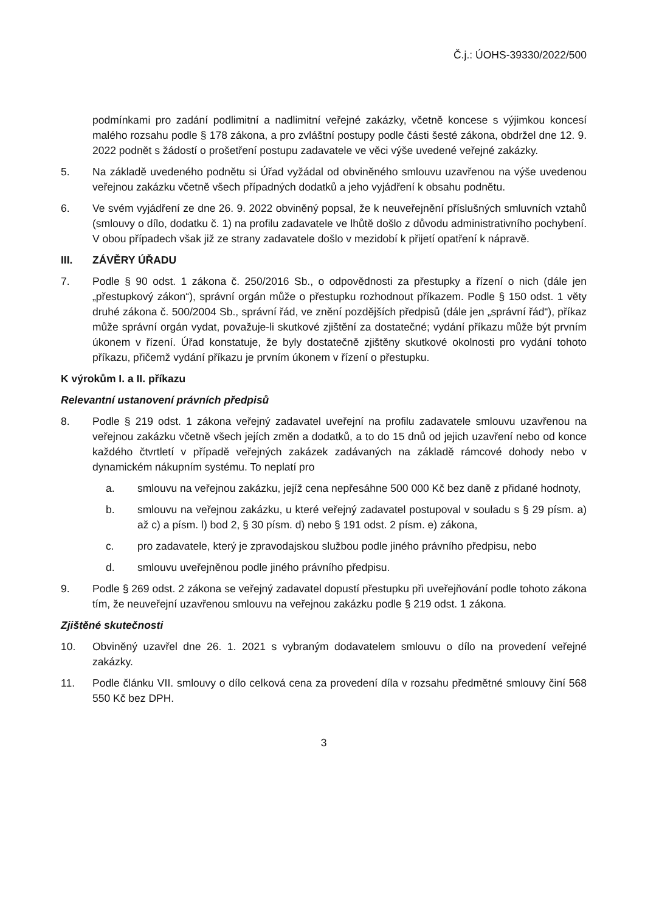Č.j.: ÚOHS-39330/2022/500
podmínkami pro zadání podlimitní a nadlimitní veřejné zakázky, včetně koncese s výjimkou koncesí malého rozsahu podle § 178 zákona, a pro zvláštní postupy podle části šesté zákona, obdržel dne 12. 9. 2022 podnět s žádostí o prošetření postupu zadavatele ve věci výše uvedené veřejné zakázky.
5. Na základě uvedeného podnětu si Úřad vyžádal od obviněného smlouvu uzavřenou na výše uvedenou veřejnou zakázku včetně všech případných dodatků a jeho vyjádření k obsahu podnětu.
6. Ve svém vyjádření ze dne 26. 9. 2022 obviněný popsal, že k neuveřejnění příslušných smluvních vztahů (smlouvy o dílo, dodatku č. 1) na profilu zadavatele ve lhůtě došlo z důvodu administrativního pochybení. V obou případech však již ze strany zadavatele došlo v mezidobí k přijetí opatření k nápravě.
III. ZÁVĚRY ÚŘADU
7. Podle § 90 odst. 1 zákona č. 250/2016 Sb., o odpovědnosti za přestupky a řízení o nich (dále jen „přestupkový zákon“), správní orgán může o přestupku rozhodnout příkazem. Podle § 150 odst. 1 věty druhé zákona č. 500/2004 Sb., správní řád, ve znění pozdějších předpisů (dále jen „správní řád“), příkaz může správní orgán vydat, považuje-li skutkové zjištění za dostatečné; vydání příkazu může být prvním úkonem v řízení. Úřad konstatuje, že byly dostatečně zjištěny skutkové okolnosti pro vydání tohoto příkazu, přičemž vydání příkazu je prvním úkonem v řízení o přestupku.
K výrokům I. a II. příkazu
Relevantní ustanovení právních předpisů
8. Podle § 219 odst. 1 zákona veřejný zadavatel uveřejní na profilu zadavatele smlouvu uzavřenou na veřejnou zakázku včetně všech jejích změn a dodatků, a to do 15 dnů od jejich uzavření nebo od konce každého čtvrtletí v případě veřejných zakázek zadávaných na základě rámcové dohody nebo v dynamickém nákupním systému. To neplatí pro
a. smlouvu na veřejnou zakázku, jejíž cena nepřesáhne 500 000 Kč bez daně z přidané hodnoty,
b. smlouvu na veřejnou zakázku, u které veřejný zadavatel postupoval v souladu s § 29 písm. a) až c) a písm. l) bod 2, § 30 písm. d) nebo § 191 odst. 2 písm. e) zákona,
c. pro zadavatele, který je zpravodajskou službou podle jiného právního předpisu, nebo
d. smlouvu uveřejněnou podle jiného právního předpisu.
9. Podle § 269 odst. 2 zákona se veřejný zadavatel dopustí přestupku při uveřejňování podle tohoto zákona tím, že neuveřejní uzavřenou smlouvu na veřejnou zakázku podle § 219 odst. 1 zákona.
Zjištěné skutečnosti
10. Obviněný uzavřel dne 26. 1. 2021 s vybraným dodavatelem smlouvu o dílo na provedení veřejné zakázky.
11. Podle článku VII. smlouvy o dílo celková cena za provedení díla v rozsahu předmětné smlouvy činí 568 550 Kč bez DPH.
3